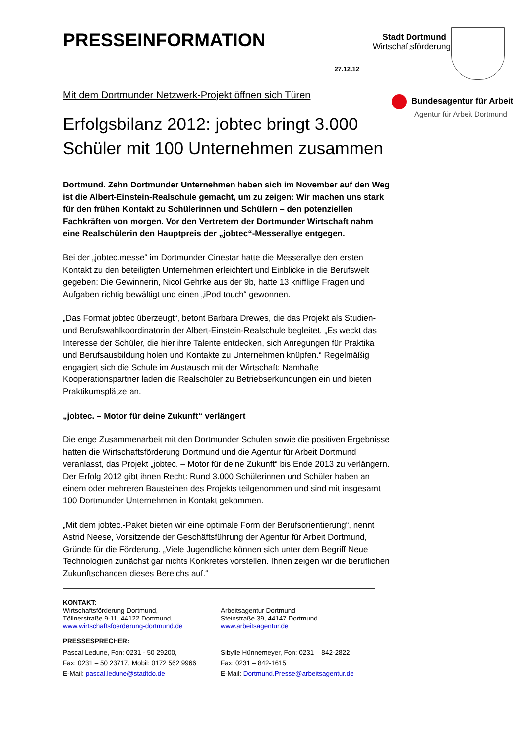Stadt Dortmund
Wirtschaftsförderung
Bundesagentur für Arbeit
Agentur für Arbeit Dortmund
PRESSEINFORMATION
27.12.12
Mit dem Dortmunder Netzwerk-Projekt öffnen sich Türen
Erfolgsbilanz 2012: jobtec bringt 3.000 Schüler mit 100 Unternehmen zusammen
Dortmund. Zehn Dortmunder Unternehmen haben sich im November auf den Weg ist die Albert-Einstein-Realschule gemacht, um zu zeigen: Wir machen uns stark für den frühen Kontakt zu Schülerinnen und Schülern – den potenziellen Fachkräften von morgen. Vor den Vertretern der Dortmunder Wirtschaft nahm eine Realschülerin den Hauptpreis der „jobtec“-Messerallye entgegen.
Bei der „jobtec.messe“ im Dortmunder Cinestar hatte die Messerallye den ersten Kontakt zu den beteiligten Unternehmen erleichtert und Einblicke in die Berufswelt gegeben: Die Gewinnerin, Nicol Gehrke aus der 9b, hatte 13 knifflige Fragen und Aufgaben richtig bewältigt und einen „iPod touch“ gewonnen.
„Das Format jobtec überzeugt“, betont Barbara Drewes, die das Projekt als Studien- und Berufswahlkoordinatorin der Albert-Einstein-Realschule begleitet. „Es weckt das Interesse der Schüler, die hier ihre Talente entdecken, sich Anregungen für Praktika und Berufsausbildung holen und Kontakte zu Unternehmen knüpfen.“ Regelmäßig engagiert sich die Schule im Austausch mit der Wirtschaft: Namhafte Kooperationspartner laden die Realschüler zu Betriebserkundungen ein und bieten Praktikumsplätze an.
„jobtec. – Motor für deine Zukunft“ verlängert
Die enge Zusammenarbeit mit den Dortmunder Schulen sowie die positiven Ergebnisse hatten die Wirtschaftsförderung Dortmund und die Agentur für Arbeit Dortmund veranlasst, das Projekt „jobtec. – Motor für deine Zukunft“ bis Ende 2013 zu verlängern. Der Erfolg 2012 gibt ihnen Recht: Rund 3.000 Schülerinnen und Schüler haben an einem oder mehreren Bausteinen des Projekts teilgenommen und sind mit insgesamt 100 Dortmunder Unternehmen in Kontakt gekommen.
„Mit dem jobtec.-Paket bieten wir eine optimale Form der Berufsorientierung“, nennt Astrid Neese, Vorsitzende der Geschäftsführung der Agentur für Arbeit Dortmund, Gründe für die Förderung. „Viele Jugendliche können sich unter dem Begriff Neue Technologien zunächst gar nichts Konkretes vorstellen. Ihnen zeigen wir die beruflichen Zukunftschancen dieses Bereichs auf.“
KONTAKT:
Wirtschaftsförderung Dortmund,
Töllnerstraße 9-11, 44122 Dortmund,
www.wirtschaftsfoerderung-dortmund.de
Arbeitsagentur Dortmund
Steinstraße 39, 44147 Dortmund
www.arbeitsagentur.de
PRESSESPRECHER:
Pascal Ledune, Fon: 0231 - 50 29200,
Fax: 0231 – 50 23717, Mobil: 0172 562 9966
E-Mail: pascal.ledune@stadtdo.de
Sibylle Hünnemeyer, Fon: 0231 – 842-2822
Fax: 0231 – 842-1615
E-Mail: Dortmund.Presse@arbeitsagentur.de